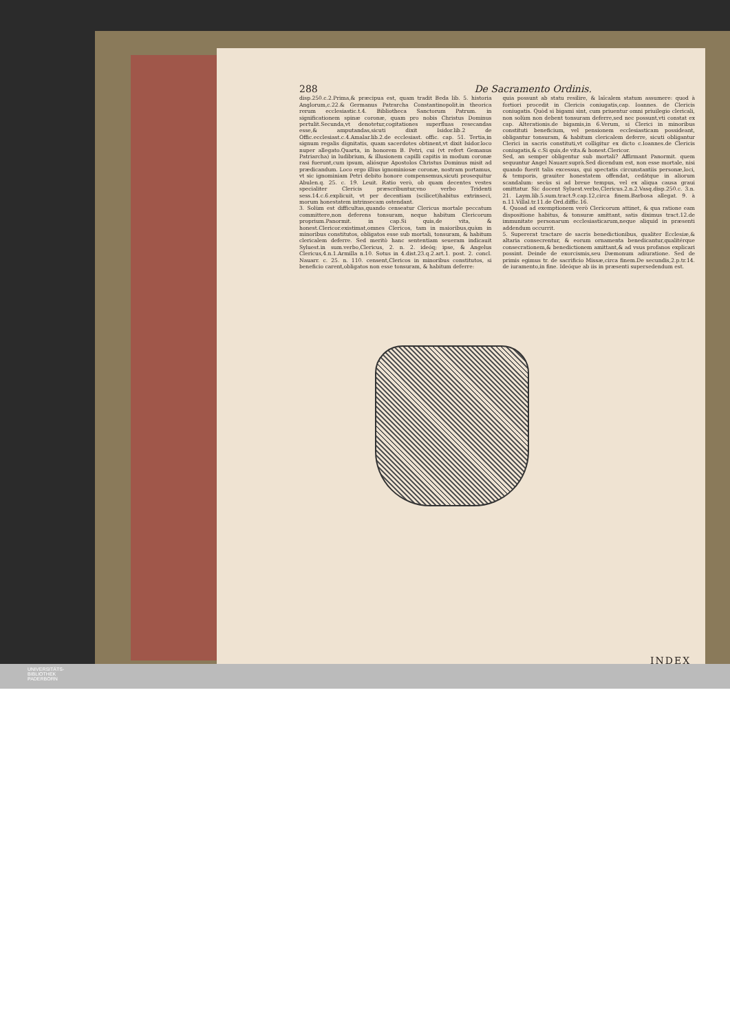288 De Sacramento Ordinis.
disp.250.c.2.Prima,& præcipua est, quam tradit Beda lib. 5. historia Anglorum,c.22.& Germanus Patrarcha Constantinopolit.in theorica rerum ecclesiastic.t.4. Bibliotheca Sanctorum Patrum. in significationem spinæ coronæ, quam pro nobis Christus Dominus pertulit.Secunda,vt denotetur,cogitationes superfluas resecandas esse,& amputandas,sicuti dixit Isidor.lib.2 de Offic.ecclesiast.c.4.Amalar.lib.2.de ecclesiast. offic. cap. 51. Tertia,in signum regalis dignitatis, quam sacerdotes obtinent,vt dixit Isidor.loco nuper allegato.Quarta, in honorem B. Petri, cui (vt refert Gemanus Patriarcha) in ludibrium, & illusionem capilli capitis in modum coronæ rasi fuerunt,cum ipsum, aliósque Apostolos Christus Dominus misit ad prædicandum. Loco ergo illius ignominiosæ coronæ, nostram portamus, vt sic ignominiam Petri debito honore compensemus,sicuti prosequitur Abulen.q. 25. c. 19. Leuit. Ratio verò, ob quam decentes vestes specialiter Clericis præscribuntur,vno verbo Tridenti sess.14.c.6.explicuit, vt per decentiam (scilicet)habitus extrinseci, morum honestatem intrinsecam ostendant.
3. Solùm est difficultas,quando censeatur Clericus mortale peccatum committere,non deferens tonsuram, neque habitum Clericorum proprium.Panormit. in cap.Si quis,de vita, & honest.Clericor.existimat,omnes Clericos, tam in maioribus,quàm in minoribus constitutos, obligatos esse sub mortali, tonsuram, & habitum clericalem deferre. Sed meritò hanc sententiam seueram indicauit Syluest.in sum.verbo,Clericus, 2. n. 2. ideóq; ipse, & Angelus Clericus,4.n.1.Armilla n.10. Sotus in 4.dist.23.q.2.art.1. post. 2. concl. Nauarr. c. 25. n. 110. censent,Clericos in minoribus constitutos, si beneficio carent,obligatos non esse tonsuram, & habitum deferre:
quia possunt ab statu resilire, & laïcalem statum assumere: quod à fortiori procedit in Clericis coniugatis,cap. Ioannes. de Clericis coniugatis. Quòd si bigami sint, cum priuentur omni priuilegio clericali, non solùm non debent tonsuram deferre,sed nec possunt,vti constat ex cap. Alterationis.de bigamis,in 6.Verum, si Clerici in minoribus constituti beneficium, vel pensionem ecclesiasticam possideant, obligantur tonsuram, & habitum clericalem deferre, sicuti obligantur Clerici in sacris constituti,vt colligitur ex dicto c.Ioannes.de Clericis coniugatis,& c.Si quis,de vita.& honest.Clericor.
Sed, an semper obligentur sub mortali? Affirmant Panormit. quem sequuntur Angel Nauarr.suprà.Sed dicendum est, non esse mortale, nisi quando fuerit talis excessus, qui spectatis circunstantiis personæ,loci, & temporis, grauiter honestatem offendat, cedátque in aliorum scandalum: secùs si ad breue tempus, vel ex aliqua causa graui omittatur. Sic docent Syluest.verbo,Clericus.2.n.2.Vasq.disp.250.c. 3.n. 21. Laym.lib.5.sum.tract.9.cap.12,circa finem.Barbosa allegat. 9. à n.11.Villal.tr.11.de Ord.diffic.16.
4. Quoad ad exemptionem verò Clericorum attinet, & qua ratione eam dispositione habitus, & tonsuræ amittant, satis diximus tract.12.de immunitate personarum ecclesiasticarum,neque aliquid in præsenti addendum occurrit.
5. Supererat tractare de sacris benedictionibus, qualiter Ecclesiæ,& altaria consecrentur, & eorum ornamenta benedicantur,qualitérque consecrationem,& benedictionem amittant,& ad vsus profanos explicari possint. Deinde de exorcismis,seu Dæmonum adiuratione. Sed de primis egimus tr. de sacrificio Missæ,circa finem.De secundis,2.p.tr.14. de iuramento,in fine. Ideóque ab iis in præsenti supersedendum est.
INDEX
UNIVERSITÄTS-
BIBLIOTHEK
PADERBORN